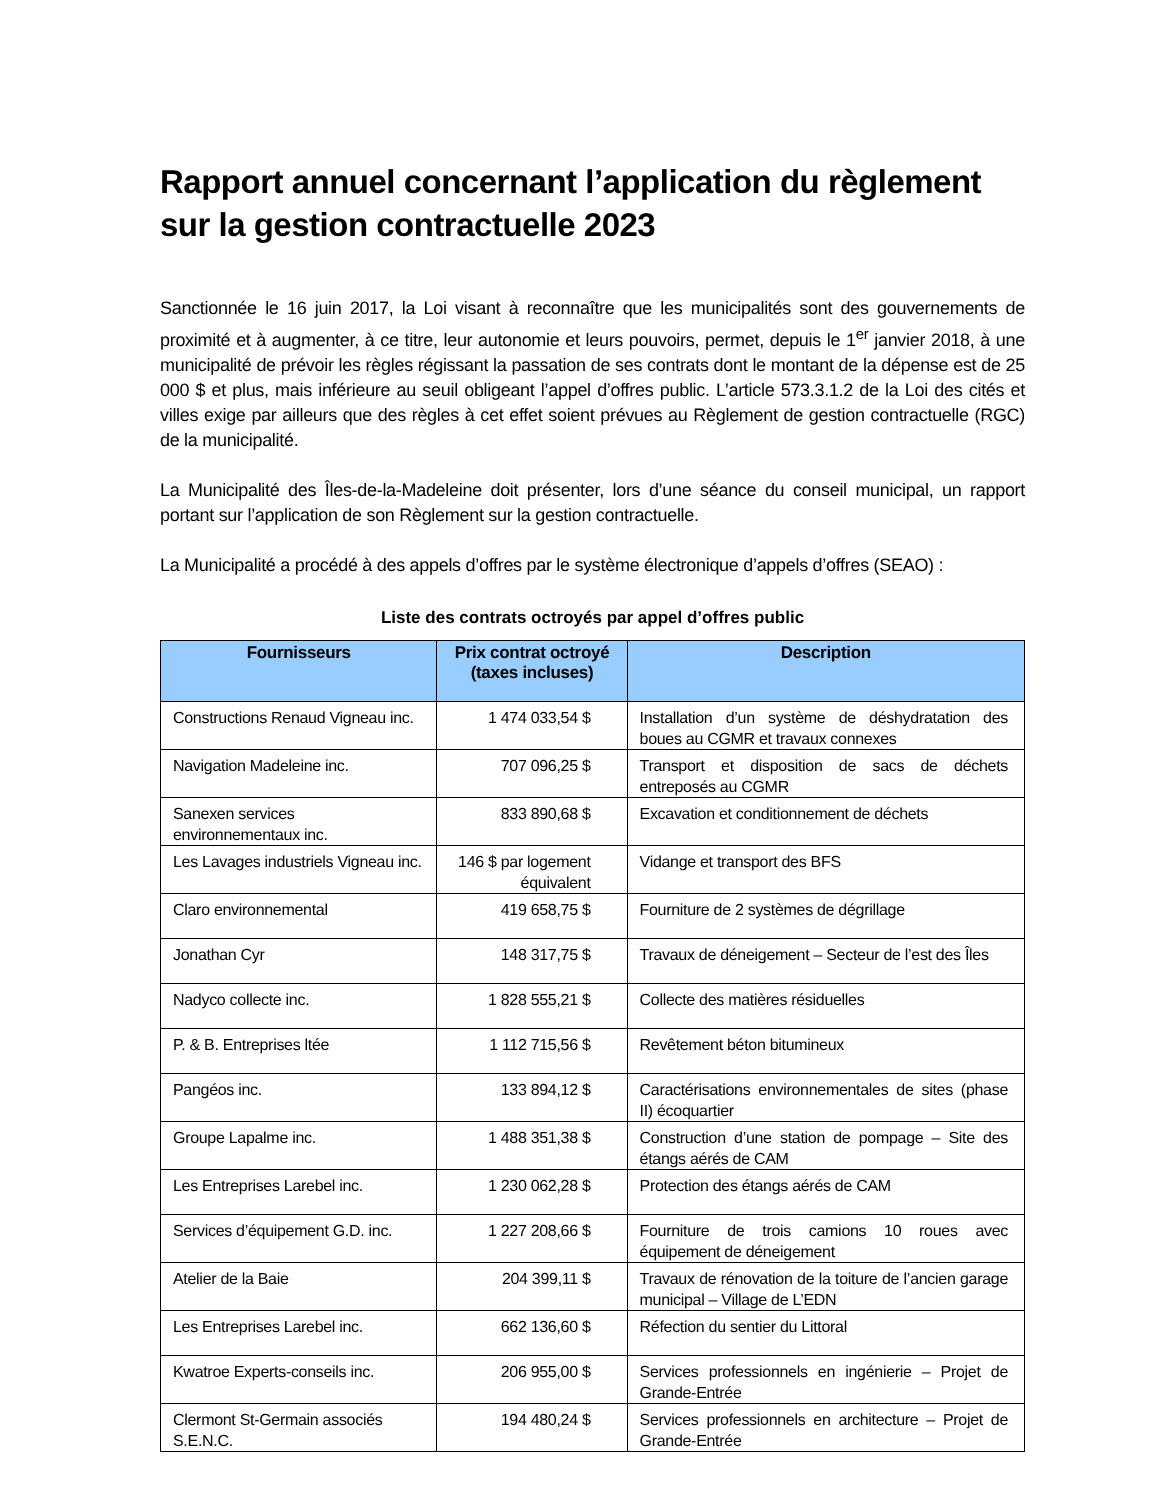Rapport annuel concernant l’application du règlement sur la gestion contractuelle 2023
Sanctionnée le 16 juin 2017, la Loi visant à reconnaître que les municipalités sont des gouvernements de proximité et à augmenter, à ce titre, leur autonomie et leurs pouvoirs, permet, depuis le 1<sup>er</sup> janvier 2018, à une municipalité de prévoir les règles régissant la passation de ses contrats dont le montant de la dépense est de 25 000 $ et plus, mais inférieure au seuil obligeant l’appel d’offres public. L’article 573.3.1.2 de la Loi des cités et villes exige par ailleurs que des règles à cet effet soient prévues au Règlement de gestion contractuelle (RGC) de la municipalité.
La Municipalité des Îles-de-la-Madeleine doit présenter, lors d’une séance du conseil municipal, un rapport portant sur l’application de son Règlement sur la gestion contractuelle.
La Municipalité a procédé à des appels d’offres par le système électronique d’appels d’offres (SEAO) :
Liste des contrats octroyés par appel d’offres public
| Fournisseurs | Prix contrat octroyé (taxes incluses) | Description |
| --- | --- | --- |
| Constructions Renaud Vigneau inc. | 1 474 033,54 $ | Installation d’un système de déshydratation des boues au CGMR et travaux connexes |
| Navigation Madeleine inc. | 707 096,25 $ | Transport et disposition de sacs de déchets entreposés au CGMR |
| Sanexen services environnementaux inc. | 833 890,68 $ | Excavation et conditionnement de déchets |
| Les Lavages industriels Vigneau inc. | 146 $ par logement équivalent | Vidange et transport des BFS |
| Claro environnemental | 419 658,75 $ | Fourniture de 2 systèmes de dégrillage |
| Jonathan Cyr | 148 317,75 $ | Travaux de déneigement – Secteur de l’est des Îles |
| Nadyco collecte inc. | 1 828 555,21 $ | Collecte des matières résiduelles |
| P. & B. Entreprises ltée | 1 112 715,56 $ | Revêtement béton bitumineux |
| Pangéos inc. | 133 894,12 $ | Caractérisations environnementales de sites (phase II) écoquartier |
| Groupe Lapalme inc. | 1 488 351,38 $ | Construction d’une station de pompage – Site des étangs aérés de CAM |
| Les Entreprises Larebel inc. | 1 230 062,28 $ | Protection des étangs aérés de CAM |
| Services d’équipement G.D. inc. | 1 227 208,66 $ | Fourniture de trois camions 10 roues avec équipement de déneigement |
| Atelier de la Baie | 204 399,11 $ | Travaux de rénovation de la toiture de l’ancien garage municipal – Village de L’EDN |
| Les Entreprises Larebel inc. | 662 136,60 $ | Réfection du sentier du Littoral |
| Kwatroe Experts-conseils inc. | 206 955,00 $ | Services professionnels en ingénierie – Projet de Grande-Entrée |
| Clermont St-Germain associés S.E.N.C. | 194 480,24 $ | Services professionnels en architecture – Projet de Grande-Entrée |